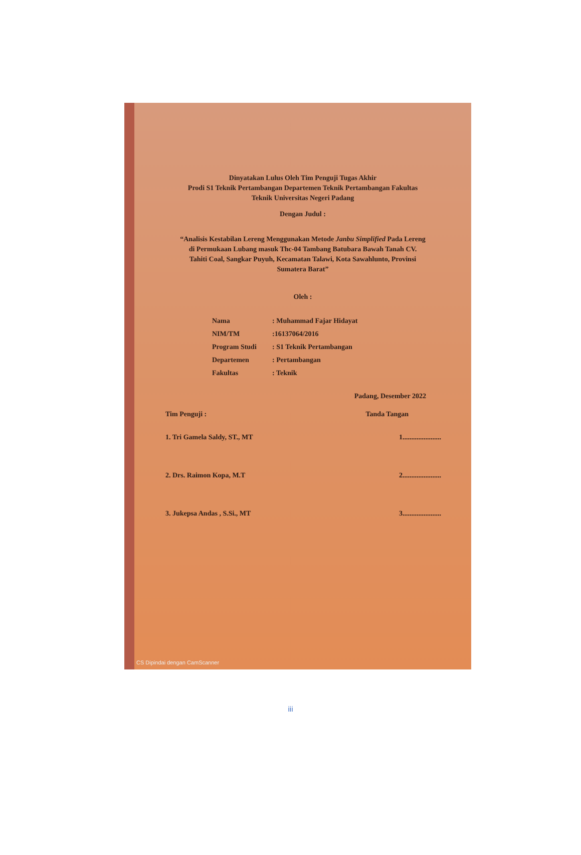Dinyatakan Lulus Oleh Tim Penguji Tugas Akhir
Prodi S1 Teknik Pertambangan Departemen Teknik Pertambangan Fakultas
Teknik Universitas Negeri Padang
Dengan Judul :
“Analisis Kestabilan Lereng Menggunakan Metode Janbu Simplified Pada Lereng di Permukaan Lubang masuk Thc-04 Tambang Batubara Bawah Tanah CV. Tahiti Coal, Sangkar Puyuh, Kecamatan Talawi, Kota Sawahlunto, Provinsi Sumatera Barat”
Oleh :
| Nama | : Muhammad Fajar Hidayat |
| NIM/TM | :16137064/2016 |
| Program Studi | : S1 Teknik Pertambangan |
| Departemen | : Pertambangan |
| Fakultas | : Teknik |
Padang, Desember 2022
Tim Penguji : Tanda Tangan
1. Tri Gamela Saldy, ST., MT 1......................
2. Drs. Raimon Kopa, M.T 2......................
3. Jukepsa Andas , S.Si., MT 3......................
CS Dipindai dengan CamScanner
iii